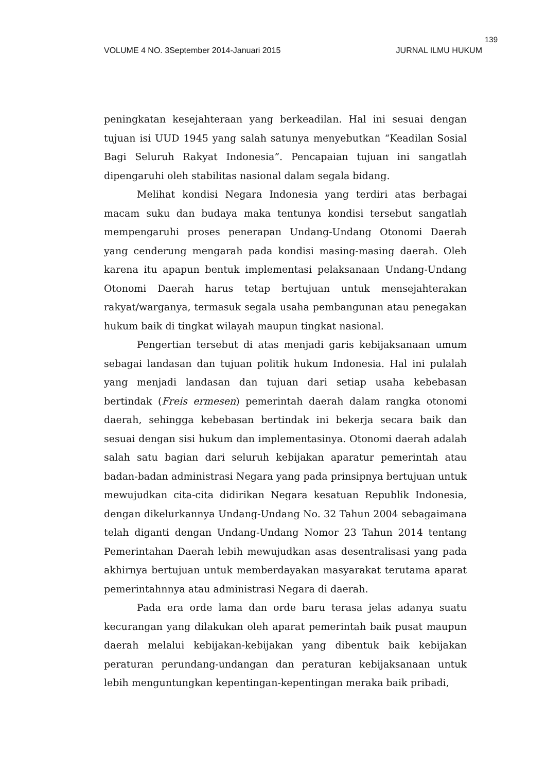139
VOLUME 4 NO. 3September 2014-Januari 2015 JURNAL ILMU HUKUM
peningkatan kesejahteraan yang berkeadilan. Hal ini sesuai dengan tujuan isi UUD 1945 yang salah satunya menyebutkan “Keadilan Sosial Bagi Seluruh Rakyat Indonesia”. Pencapaian tujuan ini sangatlah dipengaruhi oleh stabilitas nasional dalam segala bidang.
Melihat kondisi Negara Indonesia yang terdiri atas berbagai macam suku dan budaya maka tentunya kondisi tersebut sangatlah mempengaruhi proses penerapan Undang-Undang Otonomi Daerah yang cenderung mengarah pada kondisi masing-masing daerah. Oleh karena itu apapun bentuk implementasi pelaksanaan Undang-Undang Otonomi Daerah harus tetap bertujuan untuk mensejahterakan rakyat/warganya, termasuk segala usaha pembangunan atau penegakan hukum baik di tingkat wilayah maupun tingkat nasional.
Pengertian tersebut di atas menjadi garis kebijaksanaan umum sebagai landasan dan tujuan politik hukum Indonesia. Hal ini pulalah yang menjadi landasan dan tujuan dari setiap usaha kebebasan bertindak (Freis ermesen) pemerintah daerah dalam rangka otonomi daerah, sehingga kebebasan bertindak ini bekerja secara baik dan sesuai dengan sisi hukum dan implementasinya. Otonomi daerah adalah salah satu bagian dari seluruh kebijakan aparatur pemerintah atau badan-badan administrasi Negara yang pada prinsipnya bertujuan untuk mewujudkan cita-cita didirikan Negara kesatuan Republik Indonesia, dengan dikelurkannya Undang-Undang No. 32 Tahun 2004 sebagaimana telah diganti dengan Undang-Undang Nomor 23 Tahun 2014 tentang Pemerintahan Daerah lebih mewujudkan asas desentralisasi yang pada akhirnya bertujuan untuk memberdayakan masyarakat terutama aparat pemerintahnnya atau administrasi Negara di daerah.
Pada era orde lama dan orde baru terasa jelas adanya suatu kecurangan yang dilakukan oleh aparat pemerintah baik pusat maupun daerah melalui kebijakan-kebijakan yang dibentuk baik kebijakan peraturan perundang-undangan dan peraturan kebijaksanaan untuk lebih menguntungkan kepentingan-kepentingan meraka baik pribadi,